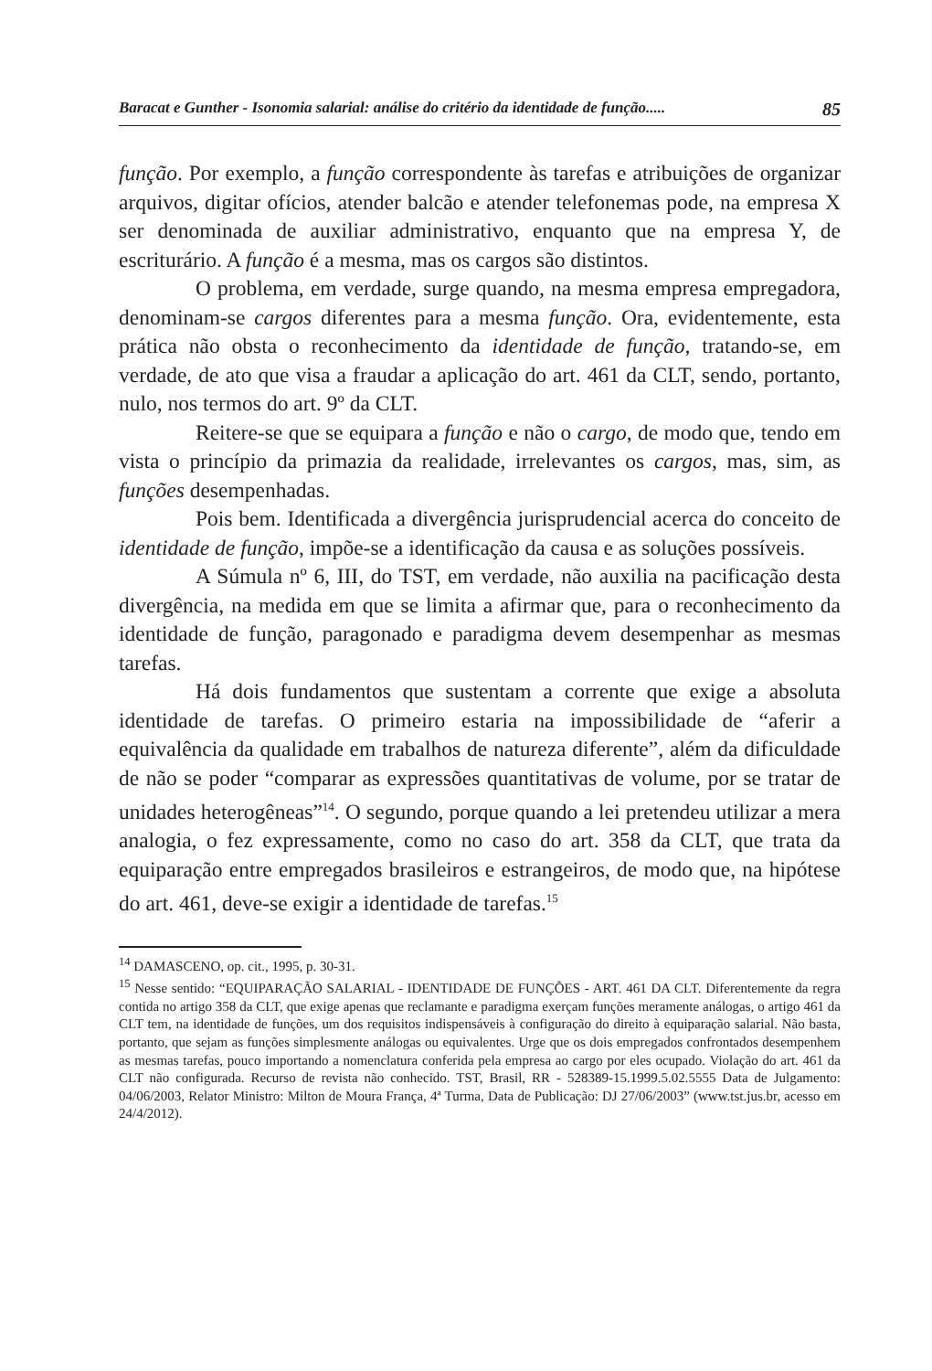Baracat e Gunther - Isonomia salarial: análise do critério da identidade de função..... 85
função. Por exemplo, a função correspondente às tarefas e atribuições de organizar arquivos, digitar ofícios, atender balcão e atender telefonemas pode, na empresa X ser denominada de auxiliar administrativo, enquanto que na empresa Y, de escriturário. A função é a mesma, mas os cargos são distintos.
O problema, em verdade, surge quando, na mesma empresa empregadora, denominam-se cargos diferentes para a mesma função. Ora, evidentemente, esta prática não obsta o reconhecimento da identidade de função, tratando-se, em verdade, de ato que visa a fraudar a aplicação do art. 461 da CLT, sendo, portanto, nulo, nos termos do art. 9º da CLT.
Reitere-se que se equipara a função e não o cargo, de modo que, tendo em vista o princípio da primazia da realidade, irrelevantes os cargos, mas, sim, as funções desempenhadas.
Pois bem. Identificada a divergência jurisprudencial acerca do conceito de identidade de função, impõe-se a identificação da causa e as soluções possíveis.
A Súmula nº 6, III, do TST, em verdade, não auxilia na pacificação desta divergência, na medida em que se limita a afirmar que, para o reconhecimento da identidade de função, paragonado e paradigma devem desempenhar as mesmas tarefas.
Há dois fundamentos que sustentam a corrente que exige a absoluta identidade de tarefas. O primeiro estaria na impossibilidade de “aferir a equivalência da qualidade em trabalhos de natureza diferente”, além da dificuldade de não se poder “comparar as expressões quantitativas de volume, por se tratar de unidades heterogêneas”<sup>14</sup>. O segundo, porque quando a lei pretendeu utilizar a mera analogia, o fez expressamente, como no caso do art. 358 da CLT, que trata da equiparação entre empregados brasileiros e estrangeiros, de modo que, na hipótese do art. 461, deve-se exigir a identidade de tarefas.<sup>15</sup>
<sup>14</sup> DAMASCENO, op. cit., 1995, p. 30-31.
<sup>15</sup> Nesse sentido: “EQUIPARAÇÃO SALARIAL - IDENTIDADE DE FUNÇÕES - ART. 461 DA CLT. Diferentemente da regra contida no artigo 358 da CLT, que exige apenas que reclamante e paradigma exerçam funções meramente análogas, o artigo 461 da CLT tem, na identidade de funções, um dos requisitos indispensáveis à configuração do direito à equiparação salarial. Não basta, portanto, que sejam as funções simplesmente análogas ou equivalentes. Urge que os dois empregados confrontados desempenhem as mesmas tarefas, pouco importando a nomenclatura conferida pela empresa ao cargo por eles ocupado. Violação do art. 461 da CLT não configurada. Recurso de revista não conhecido. TST, Brasil, RR - 528389-15.1999.5.02.5555 Data de Julgamento: 04/06/2003, Relator Ministro: Milton de Moura França, 4ª Turma, Data de Publicação: DJ 27/06/2003” (www.tst.jus.br, acesso em 24/4/2012).